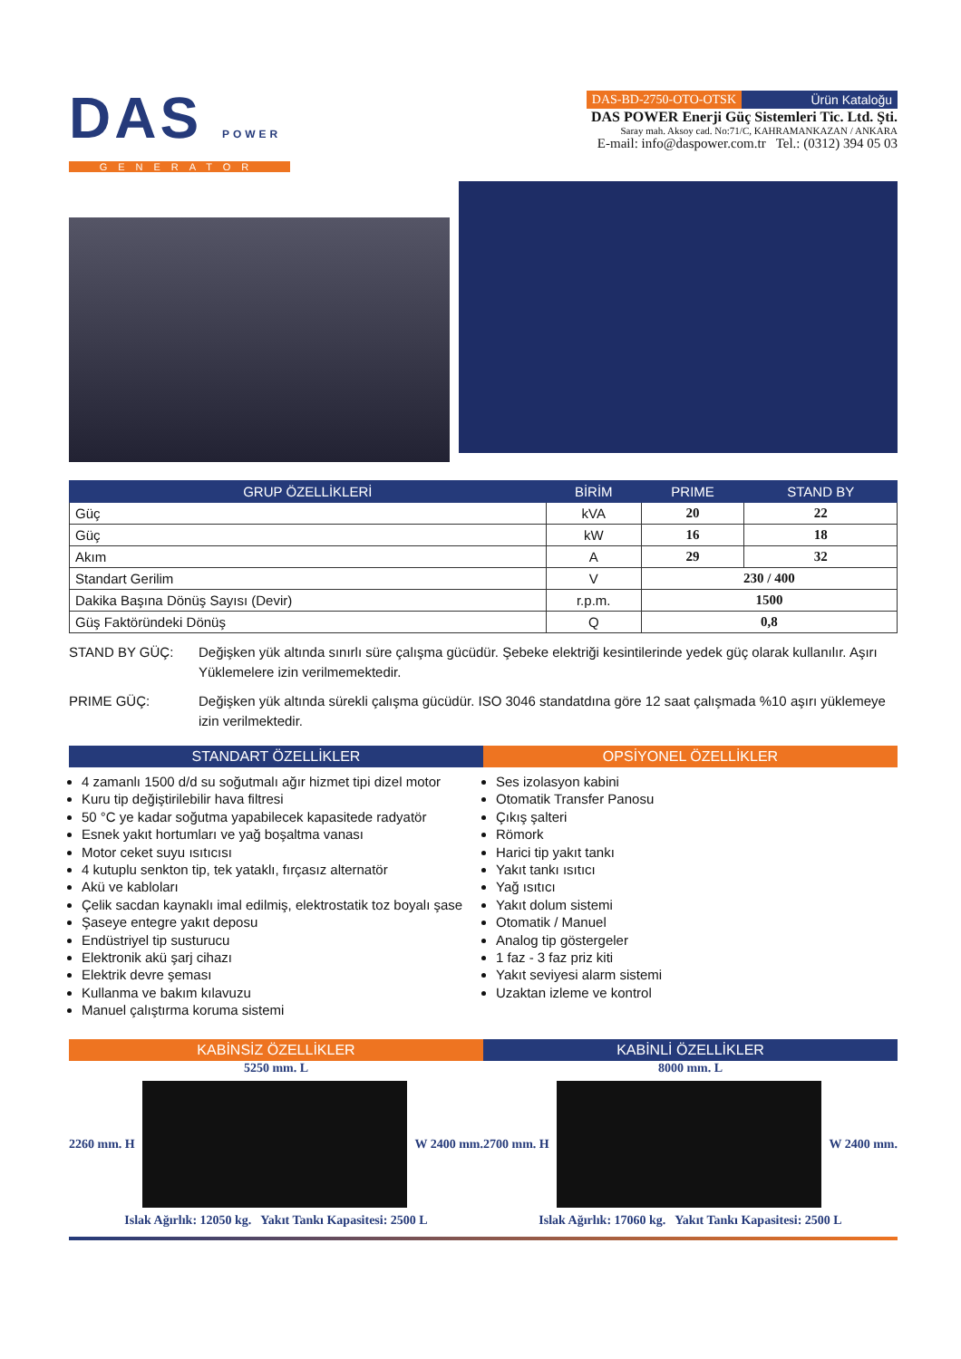DAS POWER
GENERATOR
DAS-BD-2750-OTO-OTSK Ürün Kataloğu
DAS POWER Enerji Güç Sistemleri Tic. Ltd. Şti.
Saray mah. Aksoy cad. No:71/C, KAHRAMANKAZAN / ANKARA
E-mail: info@daspower.com.tr Tel.: (0312) 394 05 03
| GRUP ÖZELLİKLERİ | BİRİM | PRIME | STAND BY |
| --- | --- | --- | --- |
| Güç | kVA | 20 | 22 |
| Güç | kW | 16 | 18 |
| Akım | A | 29 | 32 |
| Standart Gerilim | V | 230 / 400 | |
| Dakika Başına Dönüş Sayısı (Devir) | r.p.m. | 1500 | |
| Güş Faktöründeki Dönüş | Q | 0,8 | |
STAND BY GÜÇ: Değişken yük altında sınırlı süre çalışma gücüdür. Şebeke elektriği kesintilerinde yedek güç olarak kullanılır. Aşırı Yüklemelere izin verilmemektedir.
PRIME GÜÇ: Değişken yük altında sürekli çalışma gücüdür. ISO 3046 standatdına göre 12 saat çalışmada %10 aşırı yüklemeye izin verilmektedir.
STANDART ÖZELLİKLER OPSİYONEL ÖZELLİKLER
4 zamanlı 1500 d/d su soğutmalı ağır hizmet tipi dizel motor
Kuru tip değiştirilebilir hava filtresi
50 °C ye kadar soğutma yapabilecek kapasitede radyatör
Esnek yakıt hortumları ve yağ boşaltma vanası
Motor ceket suyu ısıtıcısı
4 kutuplu senkton tip, tek yataklı, fırçasız alternatör
Akü ve kabloları
Çelik sacdan kaynaklı imal edilmiş, elektrostatik toz boyalı şase
Şaseye entegre yakıt deposu
Endüstriyel tip susturucu
Elektronik akü şarj cihazı
Elektrik devre şeması
Kullanma ve bakım kılavuzu
Manuel çalıştırma koruma sistemi
Ses izolasyon kabini
Otomatik Transfer Panosu
Çıkış şalteri
Römork
Harici tip yakıt tankı
Yakıt tankı ısıtıcı
Yağ ısıtıcı
Yakıt dolum sistemi
Otomatik / Manuel
Analog tip göstergeler
1 faz - 3 faz priz kiti
Yakıt seviyesi alarm sistemi
Uzaktan izleme ve kontrol
KABİNSİZ ÖZELLİKLER KABİNLİ ÖZELLİKLER
5250 mm. L
2260 mm. H W 2400 mm.
Islak Ağırlık: 12050 kg. Yakıt Tankı Kapasitesi: 2500 L
8000 mm. L
2700 mm. H W 2400 mm.
Islak Ağırlık: 17060 kg. Yakıt Tankı Kapasitesi: 2500 L